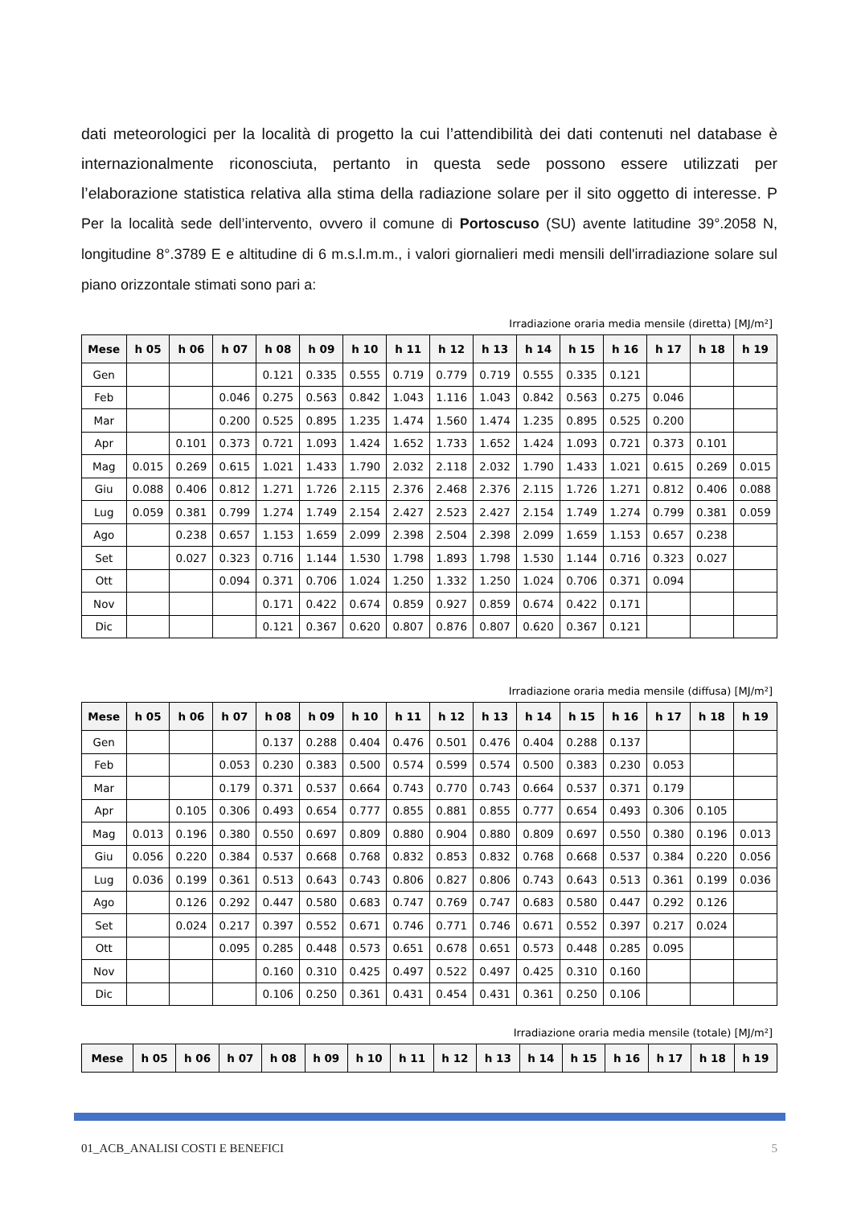dati meteorologici per la località di progetto la cui l’attendibilità dei dati contenuti nel database è internazionalmente riconosciuta, pertanto in questa sede possono essere utilizzati per l’elaborazione statistica relativa alla stima della radiazione solare per il sito oggetto di interesse. P Per la località sede dell’intervento, ovvero il comune di Portoscuso (SU) avente latitudine 39°.2058 N, longitudine 8°.3789 E e altitudine di 6 m.s.l.m.m., i valori giornalieri medi mensili dell'irradiazione solare sul piano orizzontale stimati sono pari a:
Irradiazione oraria media mensile (diretta) [MJ/m²]
| Mese | h 05 | h 06 | h 07 | h 08 | h 09 | h 10 | h 11 | h 12 | h 13 | h 14 | h 15 | h 16 | h 17 | h 18 | h 19 |
| --- | --- | --- | --- | --- | --- | --- | --- | --- | --- | --- | --- | --- | --- | --- | --- |
| Gen | | | | 0.121 | 0.335 | 0.555 | 0.719 | 0.779 | 0.719 | 0.555 | 0.335 | 0.121 | | | |
| Feb | | | 0.046 | 0.275 | 0.563 | 0.842 | 1.043 | 1.116 | 1.043 | 0.842 | 0.563 | 0.275 | 0.046 | | |
| Mar | | | 0.200 | 0.525 | 0.895 | 1.235 | 1.474 | 1.560 | 1.474 | 1.235 | 0.895 | 0.525 | 0.200 | | |
| Apr | | 0.101 | 0.373 | 0.721 | 1.093 | 1.424 | 1.652 | 1.733 | 1.652 | 1.424 | 1.093 | 0.721 | 0.373 | 0.101 | |
| Mag | 0.015 | 0.269 | 0.615 | 1.021 | 1.433 | 1.790 | 2.032 | 2.118 | 2.032 | 1.790 | 1.433 | 1.021 | 0.615 | 0.269 | 0.015 |
| Giu | 0.088 | 0.406 | 0.812 | 1.271 | 1.726 | 2.115 | 2.376 | 2.468 | 2.376 | 2.115 | 1.726 | 1.271 | 0.812 | 0.406 | 0.088 |
| Lug | 0.059 | 0.381 | 0.799 | 1.274 | 1.749 | 2.154 | 2.427 | 2.523 | 2.427 | 2.154 | 1.749 | 1.274 | 0.799 | 0.381 | 0.059 |
| Ago | | 0.238 | 0.657 | 1.153 | 1.659 | 2.099 | 2.398 | 2.504 | 2.398 | 2.099 | 1.659 | 1.153 | 0.657 | 0.238 | |
| Set | | 0.027 | 0.323 | 0.716 | 1.144 | 1.530 | 1.798 | 1.893 | 1.798 | 1.530 | 1.144 | 0.716 | 0.323 | 0.027 | |
| Ott | | | 0.094 | 0.371 | 0.706 | 1.024 | 1.250 | 1.332 | 1.250 | 1.024 | 0.706 | 0.371 | 0.094 | | |
| Nov | | | | 0.171 | 0.422 | 0.674 | 0.859 | 0.927 | 0.859 | 0.674 | 0.422 | 0.171 | | | |
| Dic | | | | 0.121 | 0.367 | 0.620 | 0.807 | 0.876 | 0.807 | 0.620 | 0.367 | 0.121 | | | |
Irradiazione oraria media mensile (diffusa) [MJ/m²]
| Mese | h 05 | h 06 | h 07 | h 08 | h 09 | h 10 | h 11 | h 12 | h 13 | h 14 | h 15 | h 16 | h 17 | h 18 | h 19 |
| --- | --- | --- | --- | --- | --- | --- | --- | --- | --- | --- | --- | --- | --- | --- | --- |
| Gen | | | | 0.137 | 0.288 | 0.404 | 0.476 | 0.501 | 0.476 | 0.404 | 0.288 | 0.137 | | | |
| Feb | | | 0.053 | 0.230 | 0.383 | 0.500 | 0.574 | 0.599 | 0.574 | 0.500 | 0.383 | 0.230 | 0.053 | | |
| Mar | | | 0.179 | 0.371 | 0.537 | 0.664 | 0.743 | 0.770 | 0.743 | 0.664 | 0.537 | 0.371 | 0.179 | | |
| Apr | | 0.105 | 0.306 | 0.493 | 0.654 | 0.777 | 0.855 | 0.881 | 0.855 | 0.777 | 0.654 | 0.493 | 0.306 | 0.105 | |
| Mag | 0.013 | 0.196 | 0.380 | 0.550 | 0.697 | 0.809 | 0.880 | 0.904 | 0.880 | 0.809 | 0.697 | 0.550 | 0.380 | 0.196 | 0.013 |
| Giu | 0.056 | 0.220 | 0.384 | 0.537 | 0.668 | 0.768 | 0.832 | 0.853 | 0.832 | 0.768 | 0.668 | 0.537 | 0.384 | 0.220 | 0.056 |
| Lug | 0.036 | 0.199 | 0.361 | 0.513 | 0.643 | 0.743 | 0.806 | 0.827 | 0.806 | 0.743 | 0.643 | 0.513 | 0.361 | 0.199 | 0.036 |
| Ago | | 0.126 | 0.292 | 0.447 | 0.580 | 0.683 | 0.747 | 0.769 | 0.747 | 0.683 | 0.580 | 0.447 | 0.292 | 0.126 | |
| Set | | 0.024 | 0.217 | 0.397 | 0.552 | 0.671 | 0.746 | 0.771 | 0.746 | 0.671 | 0.552 | 0.397 | 0.217 | 0.024 | |
| Ott | | | 0.095 | 0.285 | 0.448 | 0.573 | 0.651 | 0.678 | 0.651 | 0.573 | 0.448 | 0.285 | 0.095 | | |
| Nov | | | | 0.160 | 0.310 | 0.425 | 0.497 | 0.522 | 0.497 | 0.425 | 0.310 | 0.160 | | | |
| Dic | | | | 0.106 | 0.250 | 0.361 | 0.431 | 0.454 | 0.431 | 0.361 | 0.250 | 0.106 | | | |
Irradiazione oraria media mensile (totale) [MJ/m²]
| Mese | h 05 | h 06 | h 07 | h 08 | h 09 | h 10 | h 11 | h 12 | h 13 | h 14 | h 15 | h 16 | h 17 | h 18 | h 19 |
| --- | --- | --- | --- | --- | --- | --- | --- | --- | --- | --- | --- | --- | --- | --- | --- |
01_ACB_ANALISI COSTI E BENEFICI 5